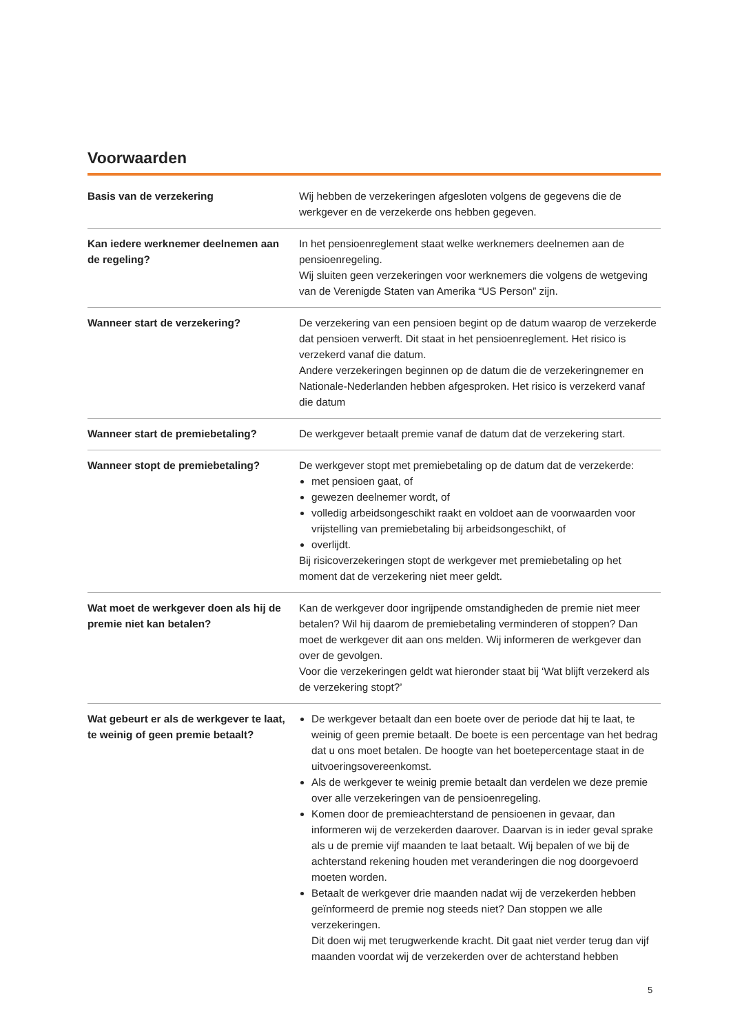Voorwaarden
| Basis van de verzekering | Wij hebben de verzekeringen afgesloten volgens de gegevens die de werkgever en de verzekerde ons hebben gegeven. |
| Kan iedere werknemer deelnemen aan de regeling? | In het pensioenreglement staat welke werknemers deelnemen aan de pensioenregeling. Wij sluiten geen verzekeringen voor werknemers die volgens de wetgeving van de Verenigde Staten van Amerika “US Person” zijn. |
| Wanneer start de verzekering? | De verzekering van een pensioen begint op de datum waarop de verzekerde dat pensioen verwerft. Dit staat in het pensioenreglement. Het risico is verzekerd vanaf die datum. Andere verzekeringen beginnen op de datum die de verzekeringnemer en Nationale-Nederlanden hebben afgesproken. Het risico is verzekerd vanaf die datum |
| Wanneer start de premiebetaling? | De werkgever betaalt premie vanaf de datum dat de verzekering start. |
| Wanneer stopt de premiebetaling? | De werkgever stopt met premiebetaling op de datum dat de verzekerde: met pensioen gaat, of gewezen deelnemer wordt, of volledig arbeidsongeschikt raakt en voldoet aan de voorwaarden voor vrijstelling van premiebetaling bij arbeidsongeschikt, of overlijdt. Bij risicoverzekeringen stopt de werkgever met premiebetaling op het moment dat de verzekering niet meer geldt. |
| Wat moet de werkgever doen als hij de premie niet kan betalen? | Kan de werkgever door ingrijpende omstandigheden de premie niet meer betalen? Wil hij daarom de premiebetaling verminderen of stoppen? Dan moet de werkgever dit aan ons melden. Wij informeren de werkgever dan over de gevolgen. Voor die verzekeringen geldt wat hieronder staat bij ‘Wat blijft verzekerd als de verzekering stopt?’ |
| Wat gebeurt er als de werkgever te laat, te weinig of geen premie betaalt? | De werkgever betaalt dan een boete over de periode dat hij te laat, te weinig of geen premie betaalt. De boete is een percentage van het bedrag dat u ons moet betalen. De hoogte van het boetepercentage staat in de uitvoeringsovereenkomst. Als de werkgever te weinig premie betaalt dan verdelen we deze premie over alle verzekeringen van de pensioenregeling. Komen door de premieachterstand de pensioenen in gevaar, dan informeren wij de verzekerden daarover. Daarvan is in ieder geval sprake als u de premie vijf maanden te laat betaalt. Wij bepalen of we bij de achterstand rekening houden met veranderingen die nog doorgevoerd moeten worden. Betaalt de werkgever drie maanden nadat wij de verzekerden hebben geïnformeerd de premie nog steeds niet? Dan stoppen we alle verzekeringen. Dit doen wij met terugwerkende kracht. Dit gaat niet verder terug dan vijf maanden voordat wij de verzekerden over de achterstand hebben |
5